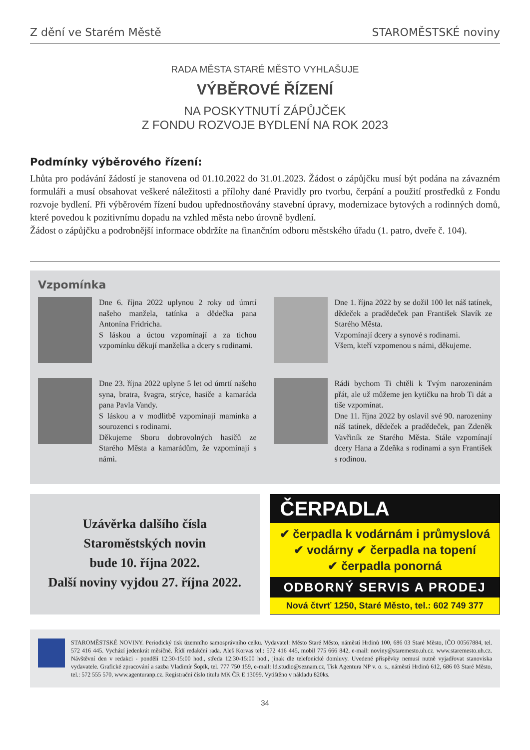Z dění ve Starém Městě STAROMĚSTSKÉ noviny
RADA MĚSTA STARÉ MĚSTO VYHLAŠUJE
VÝBĚROVÉ ŘÍZENÍ
NA POSKYTNUTÍ ZÁPŮJČEK
Z FONDU ROZVOJE BYDLENÍ NA ROK 2023
Podmínky výběrového řízení:
Lhůta pro podávání žádostí je stanovena od 01.10.2022 do 31.01.2023. Žádost o zápůjčku musí být podána na závazném formuláři a musí obsahovat veškeré náležitosti a přílohy dané Pravidly pro tvorbu, čerpání a použití prostředků z Fondu rozvoje bydlení. Při výběrovém řízení budou upřednostňovány stavební úpravy, modernizace bytových a rodinných domů, které povedou k pozitivnímu dopadu na vzhled města nebo úrovně bydlení.
Žádost o zápůjčku a podrobnější informace obdržíte na finančním odboru městského úřadu (1. patro, dveře č. 104).
Vzpomínka
Dne 6. října 2022 uplynou 2 roky od úmrtí našeho manžela, tatínka a dědečka pana Antonína Fridricha.
S láskou a úctou vzpomínají a za tichou vzpomínku děkují manželka a dcery s rodinami.
Dne 1. října 2022 by se dožil 100 let náš tatínek, dědeček a pradědeček pan František Slavík ze Starého Města.
Vzpomínají dcery a synové s rodinami.
Všem, kteří vzpomenou s námi, děkujeme.
Dne 23. října 2022 uplyne 5 let od úmrtí našeho syna, bratra, švagra, strýce, hasiče a kamaráda pana Pavla Vandy.
S láskou a v modlitbě vzpomínají maminka a sourozenci s rodinami.
Děkujeme Sboru dobrovolných hasičů ze Starého Města a kamarádům, že vzpomínají s námi.
Rádi bychom Ti chtěli k Tvým narozeninám přát, ale už můžeme jen kytičku na hrob Ti dát a tiše vzpomínat.
Dne 11. října 2022 by oslavil své 90. narozeniny náš tatínek, dědeček a pradědeček, pan Zdeněk Vavřiník ze Starého Města. Stále vzpomínají dcery Hana a Zdeňka s rodinami a syn František s rodinou.
Uzávěrka dalšího čísla
Staroměstských novin
bude 10. října 2022.
Další noviny vyjdou 27. října 2022.
ČERPADLA
✔ čerpadla k vodárnám i průmyslová
✔ vodárny ✔ čerpadla na topení
✔ čerpadla ponorná
ODBORNÝ SERVIS A PRODEJ
Nová čtvrť 1250, Staré Město, tel.: 602 749 377
STAROMĚSTSKÉ NOVINY. Periodický tisk územního samosprávního celku. Vydavatel: Město Staré Město, náměstí Hrdinů 100, 686 03 Staré Město, IČO 00567884, tel. 572 416 445. Vychází jedenkrát měsíčně. Řídí redakční rada. Aleš Korvas tel.: 572 416 445, mobil 775 666 842, e-mail: noviny@staremesto.uh.cz. www.staremesto.uh.cz. Návštěvní den v redakci - pondělí 12:30-15:00 hod., středa 12:30-15:00 hod., jinak dle telefonické domluvy. Uvedené příspěvky nemusí nutně vyjadřovat stanoviska vydavatele. Grafické zpracování a sazba Vladimír Šopík, tel. 777 750 159, e-mail: ld.studio@seznam.cz, Tisk Agentura NP v. o. s., náměstí Hrdinů 612, 686 03 Staré Město, tel.: 572 555 570, www.agenturanp.cz. Registrační číslo titulu MK ČR E 13099. Vytištěno v nákladu 820ks.
34